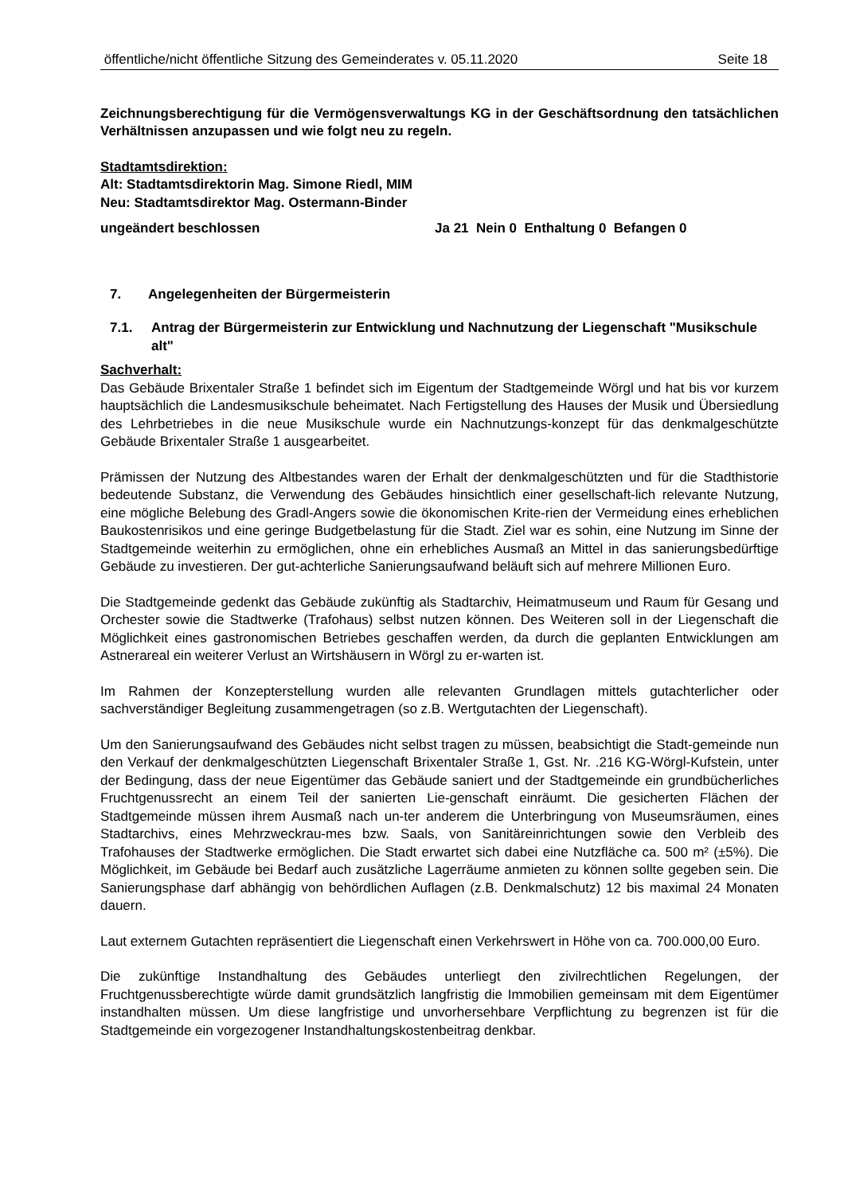öffentliche/nicht öffentliche Sitzung des Gemeinderates v. 05.11.2020 Seite 18
Zeichnungsberechtigung für die Vermögensverwaltungs KG in der Geschäftsordnung den tatsächlichen Verhältnissen anzupassen und wie folgt neu zu regeln.
Stadtamtsdirektion:
Alt: Stadtamtsdirektorin Mag. Simone Riedl, MIM
Neu: Stadtamtsdirektor Mag. Ostermann-Binder
ungeändert beschlossen Ja 21 Nein 0 Enthaltung 0 Befangen 0
7. Angelegenheiten der Bürgermeisterin
7.1. Antrag der Bürgermeisterin zur Entwicklung und Nachnutzung der Liegenschaft "Musikschule alt"
Sachverhalt:
Das Gebäude Brixentaler Straße 1 befindet sich im Eigentum der Stadtgemeinde Wörgl und hat bis vor kurzem hauptsächlich die Landesmusikschule beheimatet. Nach Fertigstellung des Hauses der Musik und Übersiedlung des Lehrbetriebes in die neue Musikschule wurde ein Nachnutzungs-konzept für das denkmalgeschützte Gebäude Brixentaler Straße 1 ausgearbeitet.
Prämissen der Nutzung des Altbestandes waren der Erhalt der denkmalgeschützten und für die Stadthistorie bedeutende Substanz, die Verwendung des Gebäudes hinsichtlich einer gesellschaft-lich relevante Nutzung, eine mögliche Belebung des Gradl-Angers sowie die ökonomischen Krite-rien der Vermeidung eines erheblichen Baukostenrisikos und eine geringe Budgetbelastung für die Stadt. Ziel war es sohin, eine Nutzung im Sinne der Stadtgemeinde weiterhin zu ermöglichen, ohne ein erhebliches Ausmaß an Mittel in das sanierungsbedürftige Gebäude zu investieren. Der gut-achterliche Sanierungsaufwand beläuft sich auf mehrere Millionen Euro.
Die Stadtgemeinde gedenkt das Gebäude zukünftig als Stadtarchiv, Heimatmuseum und Raum für Gesang und Orchester sowie die Stadtwerke (Trafohaus) selbst nutzen können. Des Weiteren soll in der Liegenschaft die Möglichkeit eines gastronomischen Betriebes geschaffen werden, da durch die geplanten Entwicklungen am Astnerareal ein weiterer Verlust an Wirtshäusern in Wörgl zu er-warten ist.
Im Rahmen der Konzepterstellung wurden alle relevanten Grundlagen mittels gutachterlicher oder sachverständiger Begleitung zusammengetragen (so z.B. Wertgutachten der Liegenschaft).
Um den Sanierungsaufwand des Gebäudes nicht selbst tragen zu müssen, beabsichtigt die Stadt-gemeinde nun den Verkauf der denkmalgeschützten Liegenschaft Brixentaler Straße 1, Gst. Nr. .216 KG-Wörgl-Kufstein, unter der Bedingung, dass der neue Eigentümer das Gebäude saniert und der Stadtgemeinde ein grundbücherliches Fruchtgenussrecht an einem Teil der sanierten Lie-genschaft einräumt. Die gesicherten Flächen der Stadtgemeinde müssen ihrem Ausmaß nach un-ter anderem die Unterbringung von Museumsräumen, eines Stadtarchivs, eines Mehrzweckrau-mes bzw. Saals, von Sanitäreinrichtungen sowie den Verbleib des Trafohauses der Stadtwerke ermöglichen. Die Stadt erwartet sich dabei eine Nutzfläche ca. 500 m² (±5%). Die Möglichkeit, im Gebäude bei Bedarf auch zusätzliche Lagerräume anmieten zu können sollte gegeben sein. Die Sanierungsphase darf abhängig von behördlichen Auflagen (z.B. Denkmalschutz) 12 bis maximal 24 Monaten dauern.
Laut externem Gutachten repräsentiert die Liegenschaft einen Verkehrswert in Höhe von ca. 700.000,00 Euro.
Die zukünftige Instandhaltung des Gebäudes unterliegt den zivilrechtlichen Regelungen, der Fruchtgenussberechtigte würde damit grundsätzlich langfristig die Immobilien gemeinsam mit dem Eigentümer instandhalten müssen. Um diese langfristige und unvorhersehbare Verpflichtung zu begrenzen ist für die Stadtgemeinde ein vorgezogener Instandhaltungskostenbeitrag denkbar.